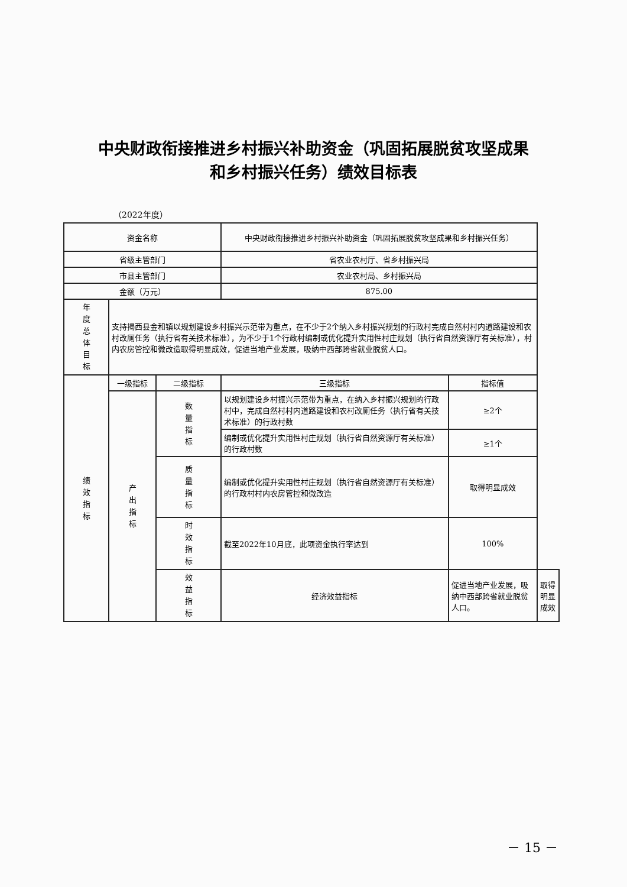中央财政衔接推进乡村振兴补助资金（巩固拓展脱贫攻坚成果
和乡村振兴任务）绩效目标表
（2022年度）
| 资金名称 | | | 中央财政衔接推进乡村振兴补助资金（巩固拓展脱贫攻坚成果和乡村振兴任务） | | |
| 省级主管部门 | | | 省农业农村厅、省乡村振兴局 | | |
| 市县主管部门 | | | 农业农村局、乡村振兴局 | | |
| 金额（万元） | | | 875.00 | | |
| 年度总体目标 | 支持揭西县金和镇以规划建设乡村振兴示范带为重点，在不少于2个纳入乡村振兴规划的行政村完成自然村村内道路建设和农村改厕任务（执行省有关技术标准），为不少于1个行政村编制或优化提升实用性村庄规划（执行省自然资源厅有关标准），村内农房管控和微改造取得明显成效，促进当地产业发展，吸纳中西部跨省就业脱贫人口。 | | | | |
| 绩效指标 | 一级指标 | 二级指标 | 三级指标 | 指标值 | |
| | 产出指标 | 数量指标 | 以规划建设乡村振兴示范带为重点，在纳入乡村振兴规划的行政村中，完成自然村村内道路建设和农村改厕任务（执行省有关技术标准）的行政村数 | ≥2个 | |
| | | | 编制或优化提升实用性村庄规划（执行省自然资源厅有关标准）的行政村数 | ≥1个 | |
| | | 质量指标 | 编制或优化提升实用性村庄规划（执行省自然资源厅有关标准）的行政村村内农房管控和微改造 | 取得明显成效 | |
| | | 时效指标 | 截至2022年10月底，此项资金执行率达到 | 100% | |
| | | 效益指标 | 经济效益指标 | 促进当地产业发展，吸纳中西部跨省就业脱贫人口。 | 取得明显成效 |
－ 15 －